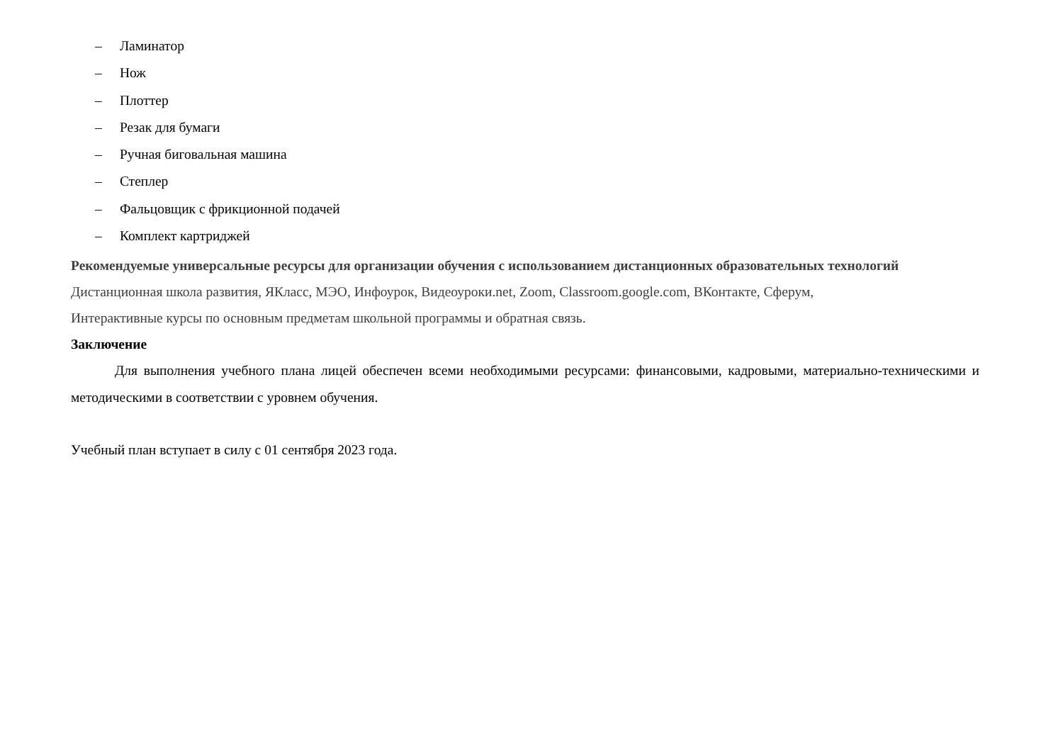– Ламинатор
– Нож
– Плоттер
– Резак для бумаги
– Ручная биговальная машина
– Степлер
– Фальцовщик с фрикционной подачей
– Комплект картриджей
Рекомендуемые универсальные ресурсы для организации обучения с использованием дистанционных образовательных технологий
Дистанционная школа развития, ЯКласс, МЭО, Инфоурок, Видеоуроки.net, Zoom, Classroom.google.com, ВКонтакте, Сферум,
Интерактивные курсы по основным предметам школьной программы и обратная связь.
Заключение
Для выполнения учебного плана лицей обеспечен всеми необходимыми ресурсами: финансовыми, кадровыми, материально-техническими и методическими в соответствии с уровнем обучения.
Учебный план вступает в силу с 01 сентября 2023 года.